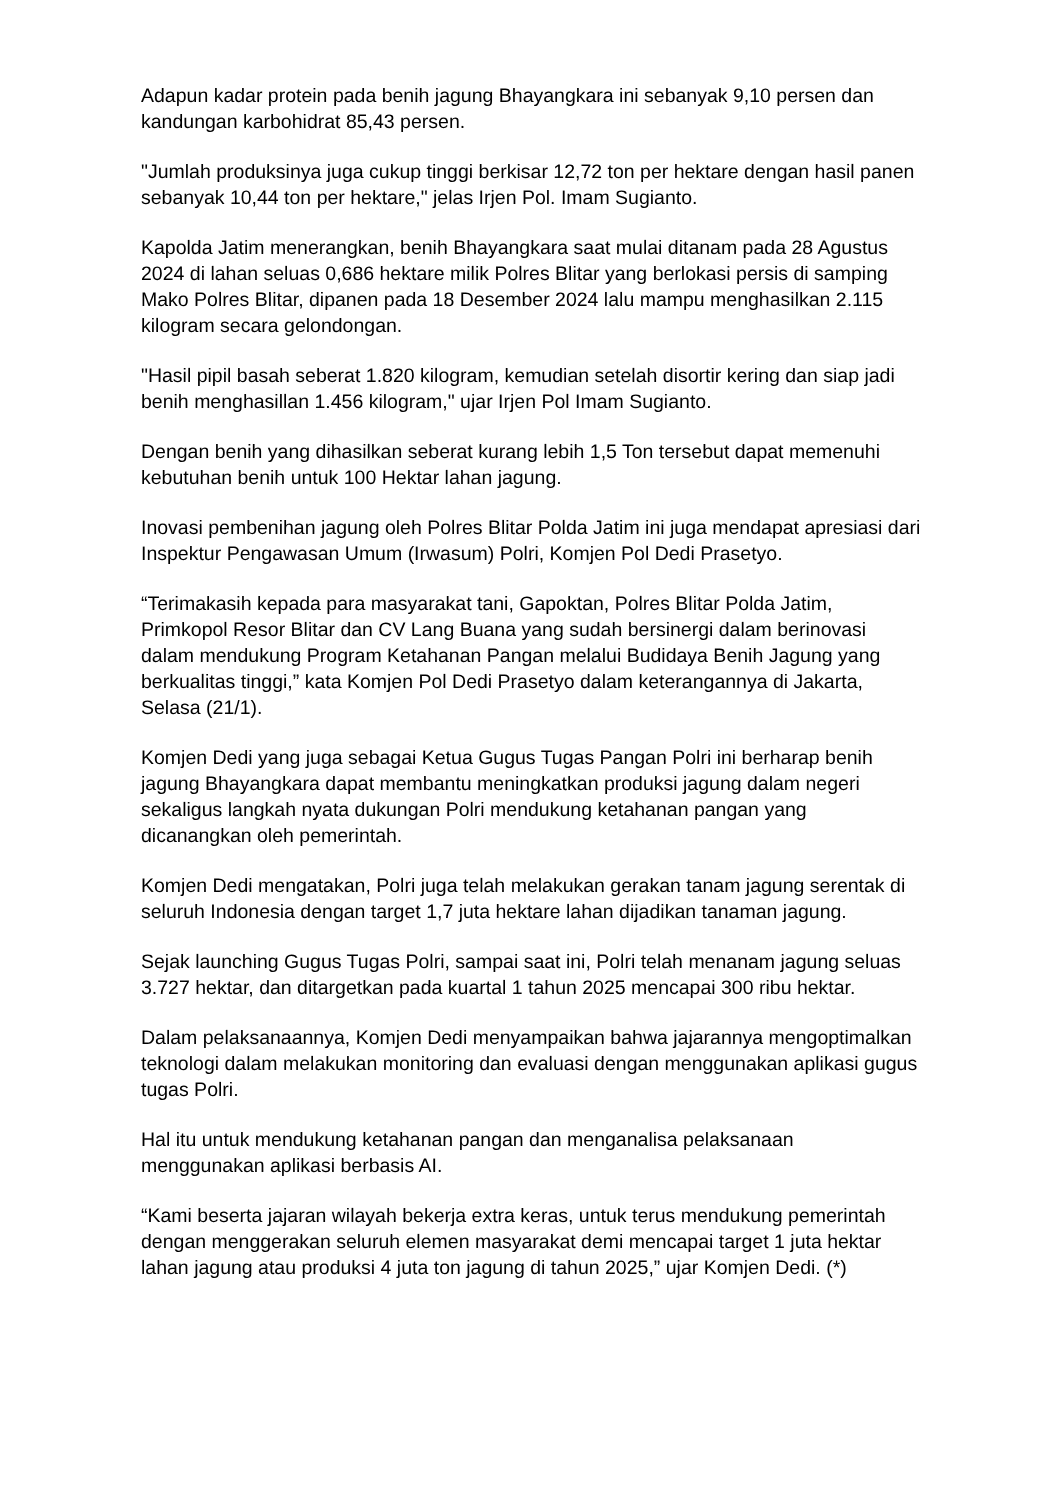Adapun kadar protein pada benih jagung Bhayangkara ini sebanyak 9,10 persen dan kandungan karbohidrat 85,43 persen.
"Jumlah produksinya juga cukup tinggi berkisar 12,72 ton per hektare dengan hasil panen sebanyak 10,44 ton per hektare," jelas Irjen Pol. Imam Sugianto.
Kapolda Jatim menerangkan, benih Bhayangkara saat mulai ditanam pada 28 Agustus 2024 di lahan seluas 0,686 hektare milik Polres Blitar yang berlokasi persis di samping Mako Polres Blitar, dipanen pada 18 Desember 2024 lalu mampu menghasilkan 2.115 kilogram secara gelondongan.
"Hasil pipil basah seberat 1.820 kilogram, kemudian setelah disortir kering dan siap jadi benih menghasillan 1.456 kilogram," ujar Irjen Pol Imam Sugianto.
Dengan benih yang dihasilkan seberat kurang lebih 1,5 Ton tersebut dapat memenuhi kebutuhan benih untuk 100 Hektar lahan jagung.
Inovasi pembenihan jagung oleh Polres Blitar Polda Jatim ini juga mendapat apresiasi dari Inspektur Pengawasan Umum (Irwasum) Polri, Komjen Pol Dedi Prasetyo.
“Terimakasih kepada para masyarakat tani, Gapoktan, Polres Blitar Polda Jatim, Primkopol Resor Blitar dan CV Lang Buana yang sudah bersinergi dalam berinovasi dalam mendukung Program Ketahanan Pangan melalui Budidaya Benih Jagung yang berkualitas tinggi,” kata Komjen Pol Dedi Prasetyo dalam keterangannya di Jakarta, Selasa (21/1).
Komjen Dedi yang juga sebagai Ketua Gugus Tugas Pangan Polri ini berharap benih jagung Bhayangkara dapat membantu meningkatkan produksi jagung dalam negeri sekaligus langkah nyata dukungan Polri mendukung ketahanan pangan yang dicanangkan oleh pemerintah.
Komjen Dedi mengatakan, Polri juga telah melakukan gerakan tanam jagung serentak di seluruh Indonesia dengan target 1,7 juta hektare lahan dijadikan tanaman jagung.
Sejak launching Gugus Tugas Polri, sampai saat ini, Polri telah menanam jagung seluas 3.727 hektar, dan ditargetkan pada kuartal 1 tahun 2025 mencapai 300 ribu hektar.
Dalam pelaksanaannya, Komjen Dedi menyampaikan bahwa jajarannya mengoptimalkan teknologi dalam melakukan monitoring dan evaluasi dengan menggunakan aplikasi gugus tugas Polri.
Hal itu untuk mendukung ketahanan pangan dan menganalisa pelaksanaan menggunakan aplikasi berbasis AI.
“Kami beserta jajaran wilayah bekerja extra keras, untuk terus mendukung pemerintah dengan menggerakan seluruh elemen masyarakat demi mencapai target 1 juta hektar lahan jagung atau produksi 4 juta ton jagung di tahun 2025,” ujar Komjen Dedi. (*)